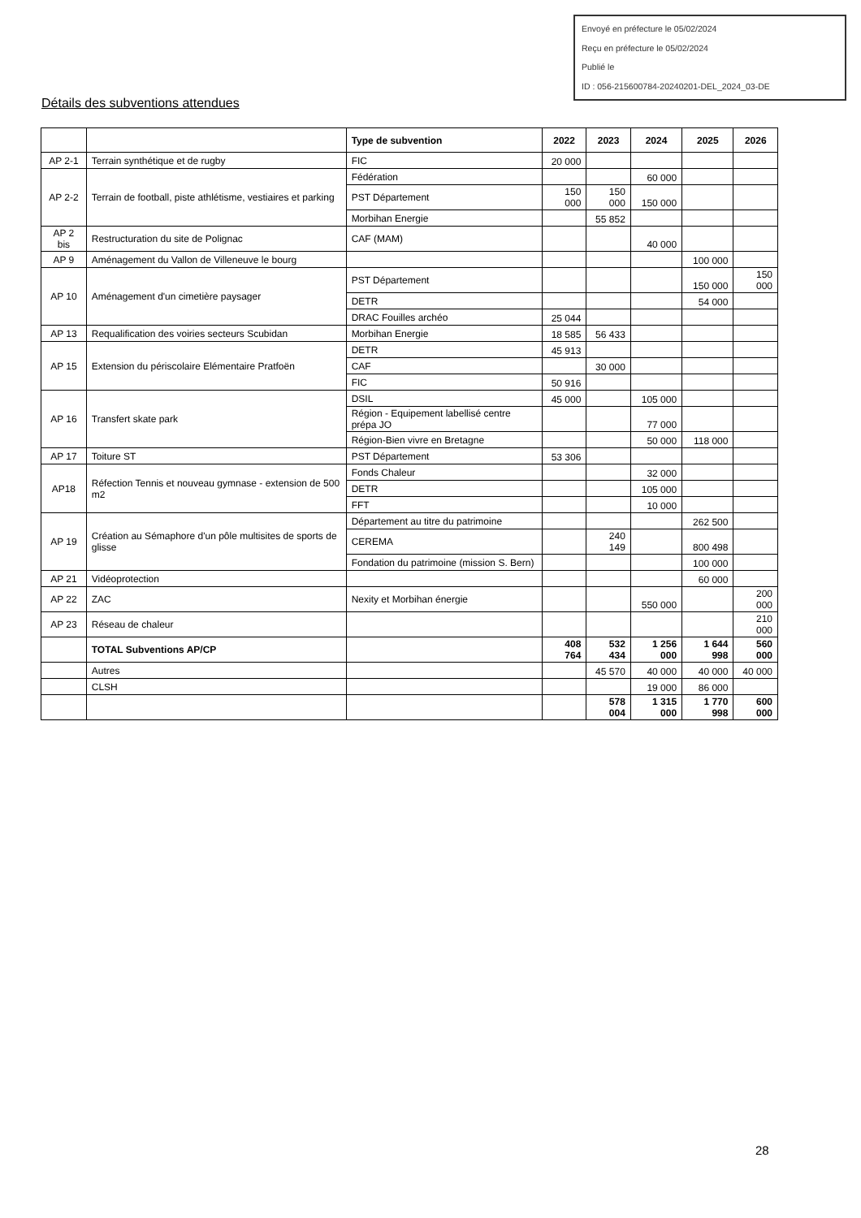Envoyé en préfecture le 05/02/2024
Reçu en préfecture le 05/02/2024
Publié le
ID : 056-215600784-20240201-DEL_2024_03-DE
Détails des subventions attendues
| | | Type de subvention | 2022 | 2023 | 2024 | 2025 | 2026 |
| --- | --- | --- | --- | --- | --- | --- | --- |
| AP 2-1 | Terrain synthétique et de rugby | FIC | 20 000 | | | | |
| AP 2-2 | Terrain de football, piste athlétisme, vestiaires et parking | Fédération | | | 60 000 | | |
| | | PST Département | 150 000 | 150 000 | 150 000 | | |
| | | Morbihan Energie | | 55 852 | | | |
| AP 2 bis | Restructuration du site de Polignac | CAF (MAM) | | | 40 000 | | |
| AP 9 | Aménagement du Vallon de Villeneuve le bourg | | | | | 100 000 | |
| AP 10 | Aménagement d'un cimetière paysager | PST Département | | | | 150 000 | 150 000 |
| | | DETR | | | | 54 000 | |
| | | DRAC Fouilles archéo | 25 044 | | | | |
| AP 13 | Requalification des voiries secteurs Scubidan | Morbihan Energie | 18 585 | 56 433 | | | |
| AP 15 | Extension du périscolaire Elémentaire Pratfoën | DETR | 45 913 | | | | |
| | | CAF | | 30 000 | | | |
| | | FIC | 50 916 | | | | |
| AP 16 | Transfert skate park | DSIL | 45 000 | | 105 000 | | |
| | | Région - Equipement labellisé centre prépa JO | | | 77 000 | | |
| | | Région-Bien vivre en Bretagne | | | 50 000 | 118 000 | |
| AP 17 | Toiture ST | PST Département | 53 306 | | | | |
| AP18 | Réfection Tennis et nouveau gymnase - extension de 500 m2 | Fonds Chaleur | | | 32 000 | | |
| | | DETR | | | 105 000 | | |
| | | FFT | | | 10 000 | | |
| AP 19 | Création au Sémaphore d'un pôle multisites de sports de glisse | Département au titre du patrimoine | | | | 262 500 | |
| | | CEREMA | | 240 149 | | 800 498 | |
| | | Fondation du patrimoine (mission S. Bern) | | | | 100 000 | |
| AP 21 | Vidéoprotection | | | | | 60 000 | |
| AP 22 | ZAC | Nexity et Morbihan énergie | | | 550 000 | | 200 000 |
| AP 23 | Réseau de chaleur | | | | | | 210 000 |
| | TOTAL Subventions AP/CP | | 408 764 | 532 434 | 1 256 000 | 1 644 998 | 560 000 |
| | Autres | | | 45 570 | 40 000 | 40 000 | 40 000 |
| | CLSH | | | | 19 000 | 86 000 | |
| | | | | 578 004 | 1 315 000 | 1 770 998 | 600 000 |
28